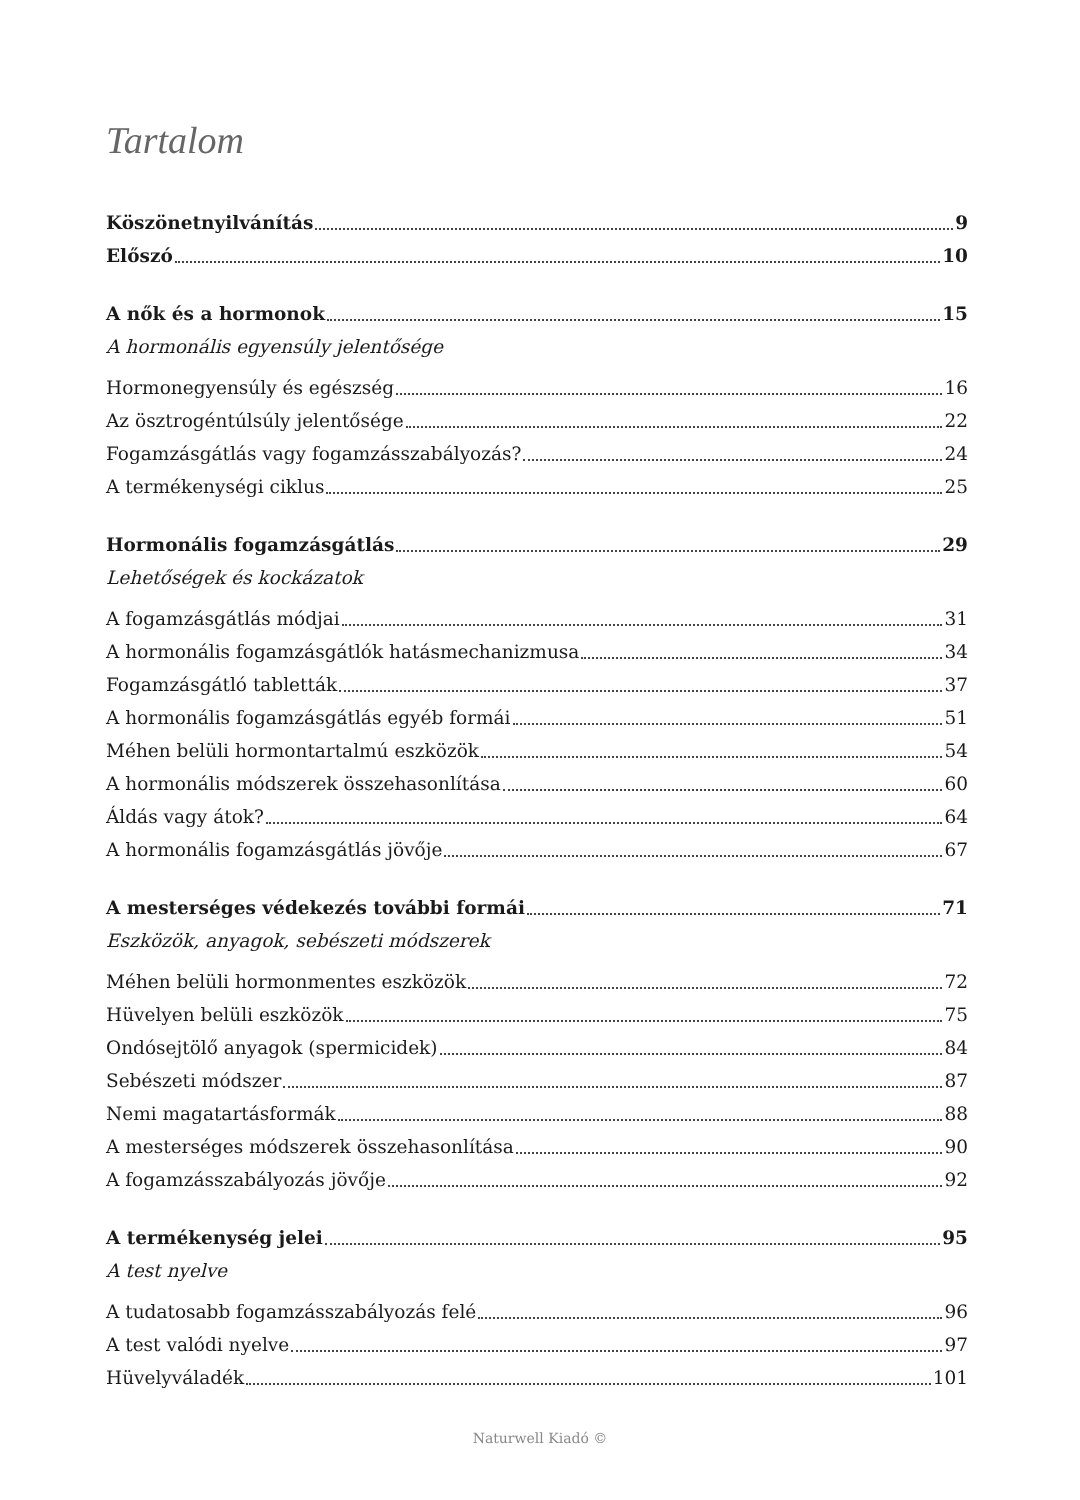Tartalom
Köszönetnyilvánítás 9
Előszó 10
A nők és a hormonok 15
A hormonális egyensúly jelentősége
Hormonegyensúly és egészség 16
Az ösztrogéntúlsúly jelentősége 22
Fogamzásgátlás vagy fogamzásszabályozás? 24
A termékenységi ciklus 25
Hormonális fogamzásgátlás 29
Lehetőségek és kockázatok
A fogamzásgátlás módjai 31
A hormonális fogamzásgátlók hatásmechanizmusa 34
Fogamzásgátló tabletták 37
A hormonális fogamzásgátlás egyéb formái 51
Méhen belüli hormontartalmú eszközök 54
A hormonális módszerek összehasonlítása 60
Áldás vagy átok? 64
A hormonális fogamzásgátlás jövője 67
A mesterséges védekezés további formái 71
Eszközök, anyagok, sebészeti módszerek
Méhen belüli hormonmentes eszközök 72
Hüvelyen belüli eszközök 75
Ondósejtölő anyagok (spermicidek) 84
Sebészeti módszer 87
Nemi magatartásformák 88
A mesterséges módszerek összehasonlítása 90
A fogamzásszabályozás jövője 92
A termékenység jelei 95
A test nyelve
A tudatosabb fogamzásszabályozás felé 96
A test valódi nyelve 97
Hüvelyváladék 101
Naturwell Kiadó ©